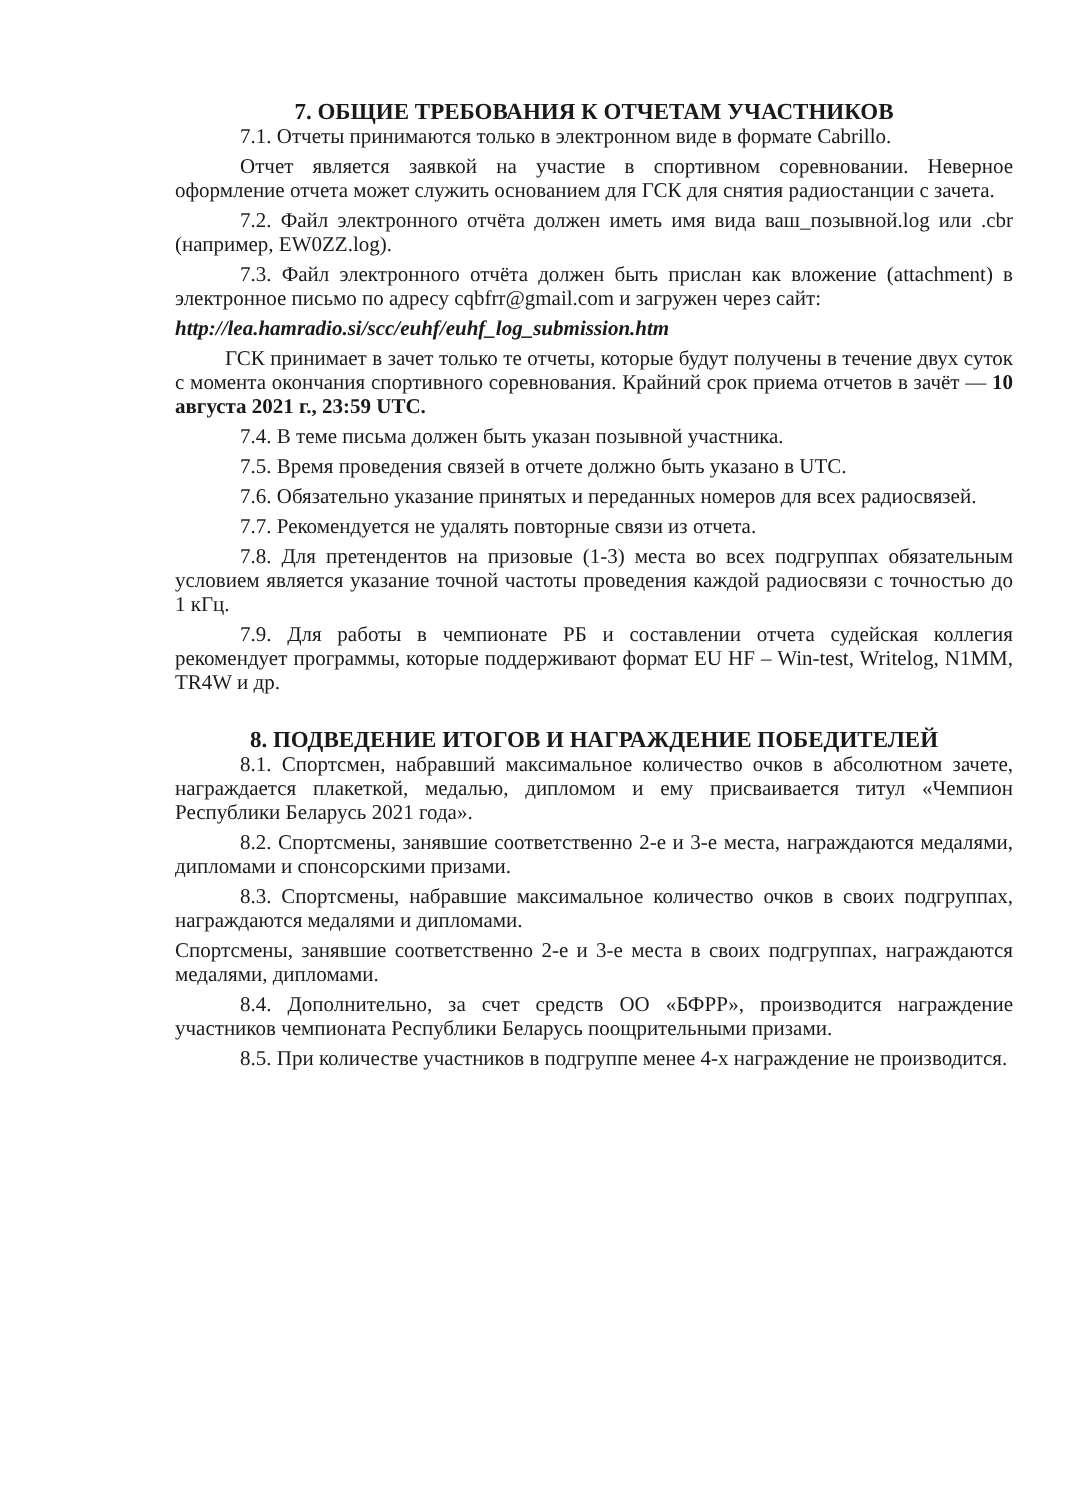7. ОБЩИЕ ТРЕБОВАНИЯ К ОТЧЕТАМ УЧАСТНИКОВ
7.1. Отчеты принимаются только в электронном виде в формате Cabrillo.
Отчет является заявкой на участие в спортивном соревновании. Неверное оформление отчета может служить основанием для ГСК для снятия радиостанции с зачета.
7.2. Файл электронного отчёта должен иметь имя вида ваш_позывной.log или .cbr (например, EW0ZZ.log).
7.3. Файл электронного отчёта должен быть прислан как вложение (attachment) в электронное письмо по адресу cqbfrr@gmail.com и загружен через сайт:
http://lea.hamradio.si/scc/euhf/euhf_log_submission.htm
ГСК принимает в зачет только те отчеты, которые будут получены в течение двух суток с момента окончания спортивного соревнования. Крайний срок приема отчетов в зачёт — 10 августа 2021 г., 23:59 UTC.
7.4. В теме письма должен быть указан позывной участника.
7.5. Время проведения связей в отчете должно быть указано в UTC.
7.6. Обязательно указание принятых и переданных номеров для всех радиосвязей.
7.7. Рекомендуется не удалять повторные связи из отчета.
7.8. Для претендентов на призовые (1-3) места во всех подгруппах обязательным условием является указание точной частоты проведения каждой радиосвязи с точностью до 1 кГц.
7.9. Для работы в чемпионате РБ и составлении отчета судейская коллегия рекомендует программы, которые поддерживают формат EU HF – Win-test, Writelog, N1MM, TR4W и др.
8. ПОДВЕДЕНИЕ ИТОГОВ И НАГРАЖДЕНИЕ ПОБЕДИТЕЛЕЙ
8.1. Спортсмен, набравший максимальное количество очков в абсолютном зачете, награждается плакеткой, медалью, дипломом и ему присваивается титул «Чемпион Республики Беларусь 2021 года».
8.2. Спортсмены, занявшие соответственно 2-е и 3-е места, награждаются медалями, дипломами и спонсорскими призами.
8.3. Спортсмены, набравшие максимальное количество очков в своих подгруппах, награждаются медалями и дипломами.
Спортсмены, занявшие соответственно 2-е и 3-е места в своих подгруппах, награждаются медалями, дипломами.
8.4. Дополнительно, за счет средств ОО «БФРР», производится награждение участников чемпионата Республики Беларусь поощрительными призами.
8.5. При количестве участников в подгруппе менее 4-х награждение не производится.